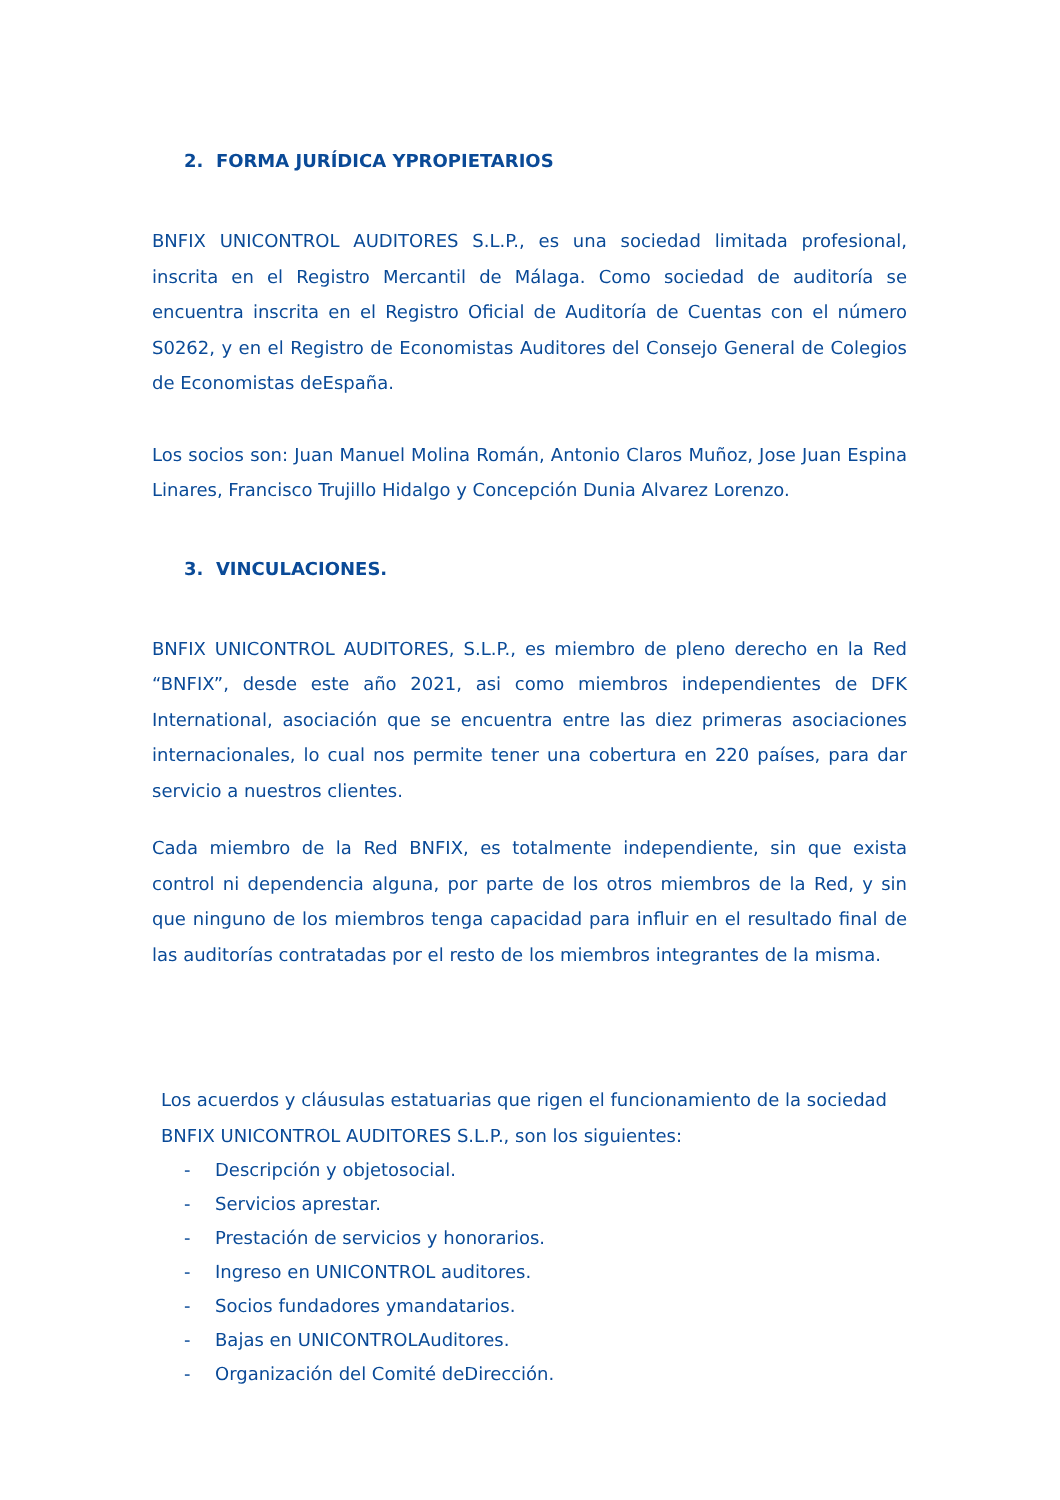2. FORMA JURÍDICA YPROPIETARIOS
BNFIX UNICONTROL AUDITORES S.L.P., es una sociedad limitada profesional, inscrita en el Registro Mercantil de Málaga. Como sociedad de auditoría se encuentra inscrita en el Registro Oficial de Auditoría de Cuentas con el número S0262, y en el Registro de Economistas Auditores del Consejo General de Colegios de Economistas deEspaña.
Los socios son: Juan Manuel Molina Román, Antonio Claros Muñoz, Jose Juan Espina Linares, Francisco Trujillo Hidalgo y Concepción Dunia Alvarez Lorenzo.
3. VINCULACIONES.
BNFIX UNICONTROL AUDITORES, S.L.P., es miembro de pleno derecho en la Red “BNFIX”, desde este año 2021, asi como miembros independientes de DFK International, asociación que se encuentra entre las diez primeras asociaciones internacionales, lo cual nos permite tener una cobertura en 220 países, para dar servicio a nuestros clientes.
Cada miembro de la Red BNFIX, es totalmente independiente, sin que exista control ni dependencia alguna, por parte de los otros miembros de la Red, y sin que ninguno de los miembros tenga capacidad para influir en el resultado final de las auditorías contratadas por el resto de los miembros integrantes de la misma.
Los acuerdos y cláusulas estatuarias que rigen el funcionamiento de la sociedad BNFIX UNICONTROL AUDITORES S.L.P., son los siguientes:
- Descripción y objetosocial.
- Servicios aprestar.
- Prestación de servicios y honorarios.
- Ingreso en UNICONTROL auditores.
- Socios fundadores ymandatarios.
- Bajas en UNICONTROLAuditores.
- Organización del Comité deDirección.